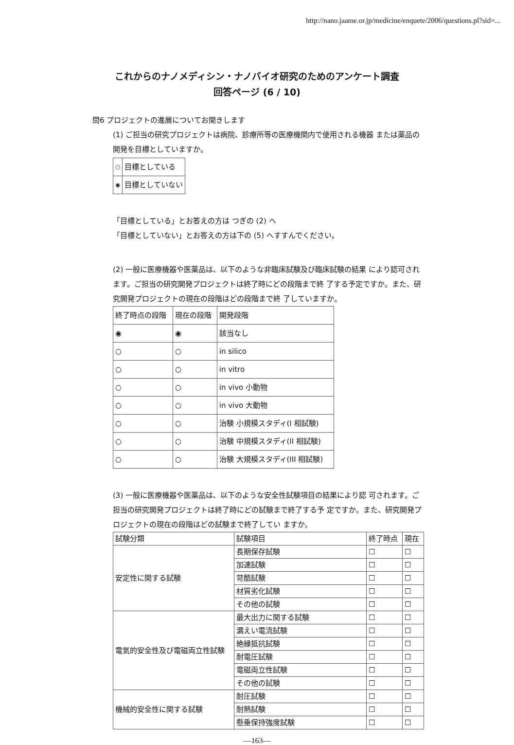http://nano.jaame.or.jp/medicine/enquete/2006/questions.pl?sid=...
これからのナノメディシン・ナノバイオ研究のためのアンケート調査
回答ページ (6 / 10)
問6 プロジェクトの進展についてお聞きします
(1) ご担当の研究プロジェクトは病院、診療所等の医療機関内で使用される機器 または薬品の開発を目標としていますか。
| ○ | 目標としている |
| ◉ | 目標としていない |
「目標としている」とお答えの方は つぎの (2) へ
「目標としていない」とお答えの方は下の (5) へすすんでください。
(2) 一般に医療機器や医薬品は、以下のような非臨床試験及び臨床試験の結果 により認可されます。ご担当の研究開発プロジェクトは終了時にどの段階まで終 了する予定ですか。また、研究開発プロジェクトの現在の段階はどの段階まで終 了していますか。
| 終了時点の段階 | 現在の段階 | 開発段階 |
| --- | --- | --- |
| ◉ | ◉ | 該当なし |
| ○ | ○ | in silico |
| ○ | ○ | in vitro |
| ○ | ○ | in vivo 小動物 |
| ○ | ○ | in vivo 大動物 |
| ○ | ○ | 治験 小規模スタディ(I 相試験) |
| ○ | ○ | 治験 中規模スタディ(II 相試験) |
| ○ | ○ | 治験 大規模スタディ(III 相試験) |
(3) 一般に医療機器や医薬品は、以下のような安全性試験項目の結果により認 可されます。ご担当の研究開発プロジェクトは終了時にどの試験まで終了する予 定ですか。また、研究開発プロジェクトの現在の段階はどの試験まで終了してい ますか。
| 試験分類 | 試験項目 | 終了時点 | 現在 |
| --- | --- | --- | --- |
| 安定性に関する試験 | 長期保存試験 | ☐ | ☐ |
| | 加速試験 | ☐ | ☐ |
| | 苛酷試験 | ☐ | ☐ |
| | 材質劣化試験 | ☐ | ☐ |
| | その他の試験 | ☐ | ☐ |
| 電気的安全性及び電磁両立性試験 | 最大出力に関する試験 | ☐ | ☐ |
| | 漏えい電流試験 | ☐ | ☐ |
| | 絶縁抵抗試験 | ☐ | ☐ |
| | 耐電圧試験 | ☐ | ☐ |
| | 電磁両立性試験 | ☐ | ☐ |
| | その他の試験 | ☐ | ☐ |
| 機械的安全性に関する試験 | 耐圧試験 | ☐ | ☐ |
| | 耐熱試験 | ☐ | ☐ |
| | 懸垂保持強度試験 | ☐ | ☐ |
—163—